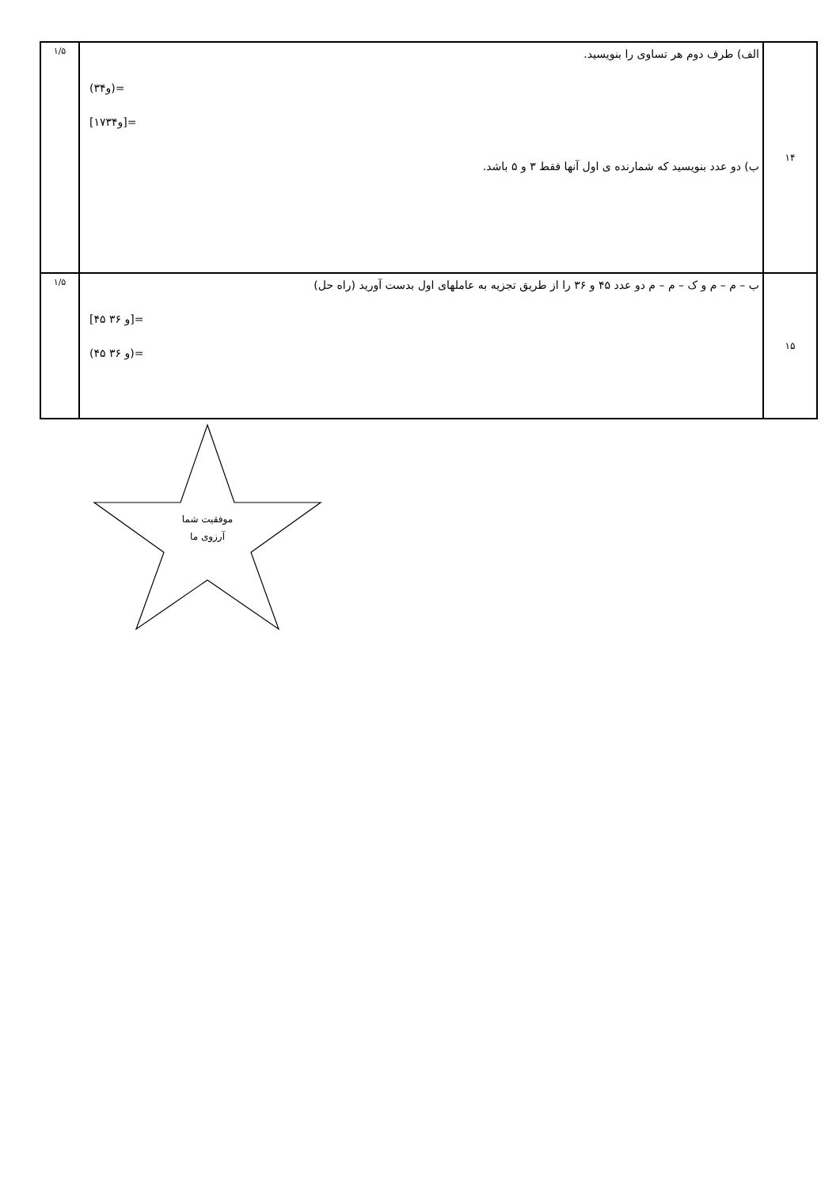| ۱۴ | الف) طرف دوم هر تساوی را بنویسید. (۳و۴)= [۱۷و۳۴]= ب) دو عدد بنویسید که شمارنده ی اول آنها فقط ۳ و ۵ باشد. | ۱/۵ |
| ۱۵ | ب – م – م و ک – م – م دو عدد ۴۵ و ۳۶ را از طریق تجزیه به عاملهای اول بدست آورید (راه حل) [۴۵ و ۳۶]= (۴۵ و ۳۶)= | ۱/۵ |
موفقیت شما
آرزوی ما